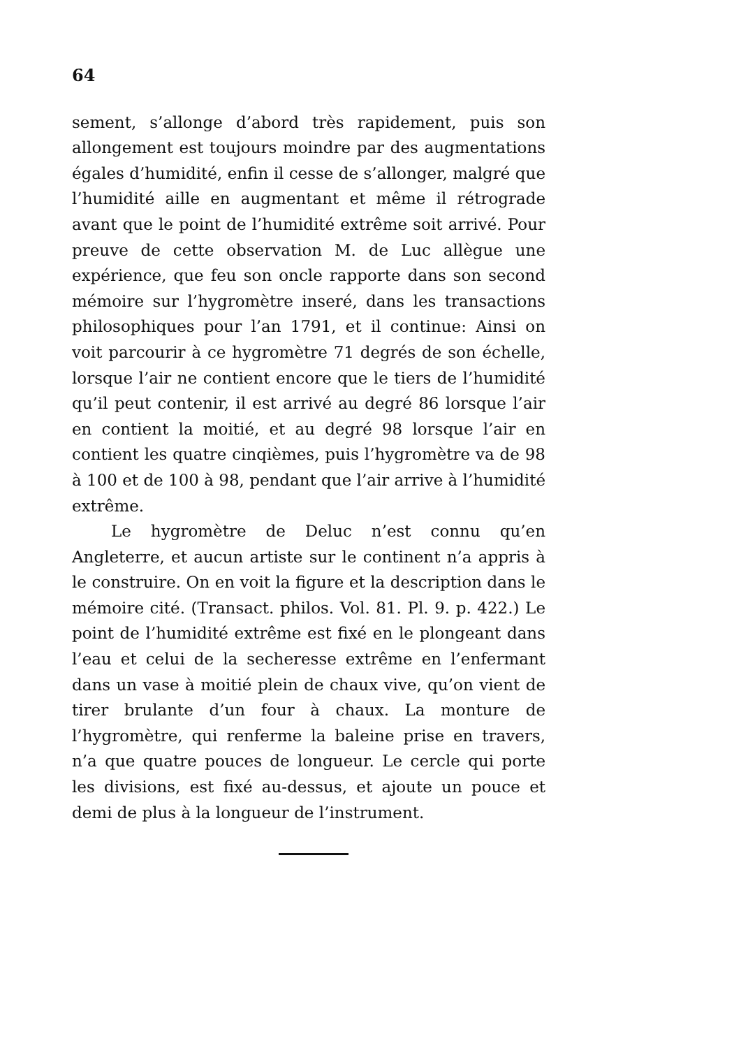64
sement, s’allonge d’abord très rapidement, puis son allongement est toujours moindre par des augmentations égales d’humidité, enfin il cesse de s’allonger, malgré que l’humidité aille en augmentant et même il rétrograde avant que le point de l’humidité extrême soit arrivé. Pour preuve de cette observation M. de Luc allègue une expérience, que feu son oncle rapporte dans son second mémoire sur l’hygromètre inseré, dans les transactions philosophiques pour l’an 1791, et il continue: Ainsi on voit parcourir à ce hygromètre 71 degrés de son échelle, lorsque l’air ne contient encore que le tiers de l’humidité qu’il peut contenir, il est arrivé au degré 86 lorsque l’air en contient la moitié, et au degré 98 lorsque l’air en contient les quatre cinqièmes, puis l’hygromètre va de 98 à 100 et de 100 à 98, pendant que l’air arrive à l’humidité extrême.
Le hygromètre de Deluc n’est connu qu’en Angleterre, et aucun artiste sur le continent n’a appris à le construire. On en voit la figure et la description dans le mémoire cité. (Transact. philos. Vol. 81. Pl. 9. p. 422.) Le point de l’humidité extrême est fixé en le plongeant dans l’eau et celui de la secheresse extrême en l’enfermant dans un vase à moitié plein de chaux vive, qu’on vient de tirer brulante d’un four à chaux. La monture de l’hygromètre, qui renferme la baleine prise en travers, n’a que quatre pouces de longueur. Le cercle qui porte les divisions, est fixé au-dessus, et ajoute un pouce et demi de plus à la longueur de l’instrument.